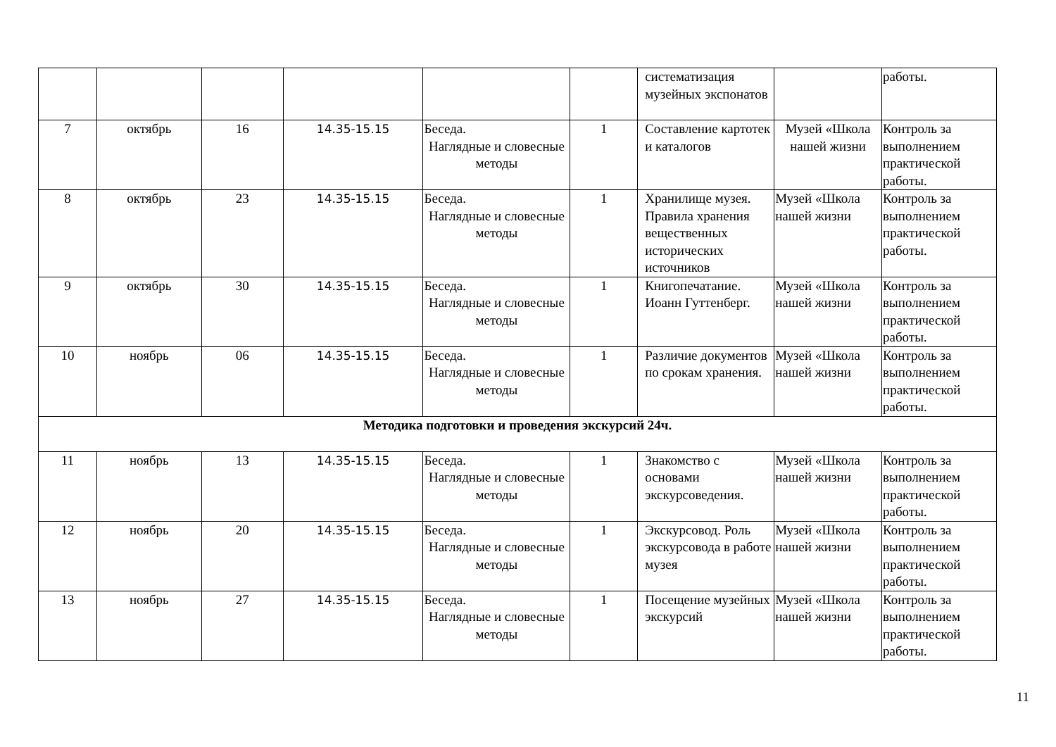| | | | | | | систематизация музейных экспонатов | | работы. |
| 7 | октябрь | 16 | 14.35-15.15 | Беседа. Наглядные и словесные методы | 1 | Составление картотек и каталогов | Музей «Школа нашей жизни | Контроль за выполнением практической работы. |
| 8 | октябрь | 23 | 14.35-15.15 | Беседа. Наглядные и словесные методы | 1 | Хранилище музея. Правила хранения вещественных исторических источников | Музей «Школа нашей жизни | Контроль за выполнением практической работы. |
| 9 | октябрь | 30 | 14.35-15.15 | Беседа. Наглядные и словесные методы | 1 | Книгопечатание. Иоанн Гуттенберг. | Музей «Школа нашей жизни | Контроль за выполнением практической работы. |
| 10 | ноябрь | 06 | 14.35-15.15 | Беседа. Наглядные и словесные методы | 1 | Различие документов по срокам хранения. | Музей «Школа нашей жизни | Контроль за выполнением практической работы. |
| Методика подготовки и проведения экскурсий 24ч. | | | | | | | | |
| 11 | ноябрь | 13 | 14.35-15.15 | Беседа. Наглядные и словесные методы | 1 | Знакомство с основами экскурсоведения. | Музей «Школа нашей жизни | Контроль за выполнением практической работы. |
| 12 | ноябрь | 20 | 14.35-15.15 | Беседа. Наглядные и словесные методы | 1 | Экскурсовод. Роль экскурсовода в работе музея | Музей «Школа нашей жизни | Контроль за выполнением практической работы. |
| 13 | ноябрь | 27 | 14.35-15.15 | Беседа. Наглядные и словесные методы | 1 | Посещение музейных экскурсий | Музей «Школа нашей жизни | Контроль за выполнением практической работы. |
11